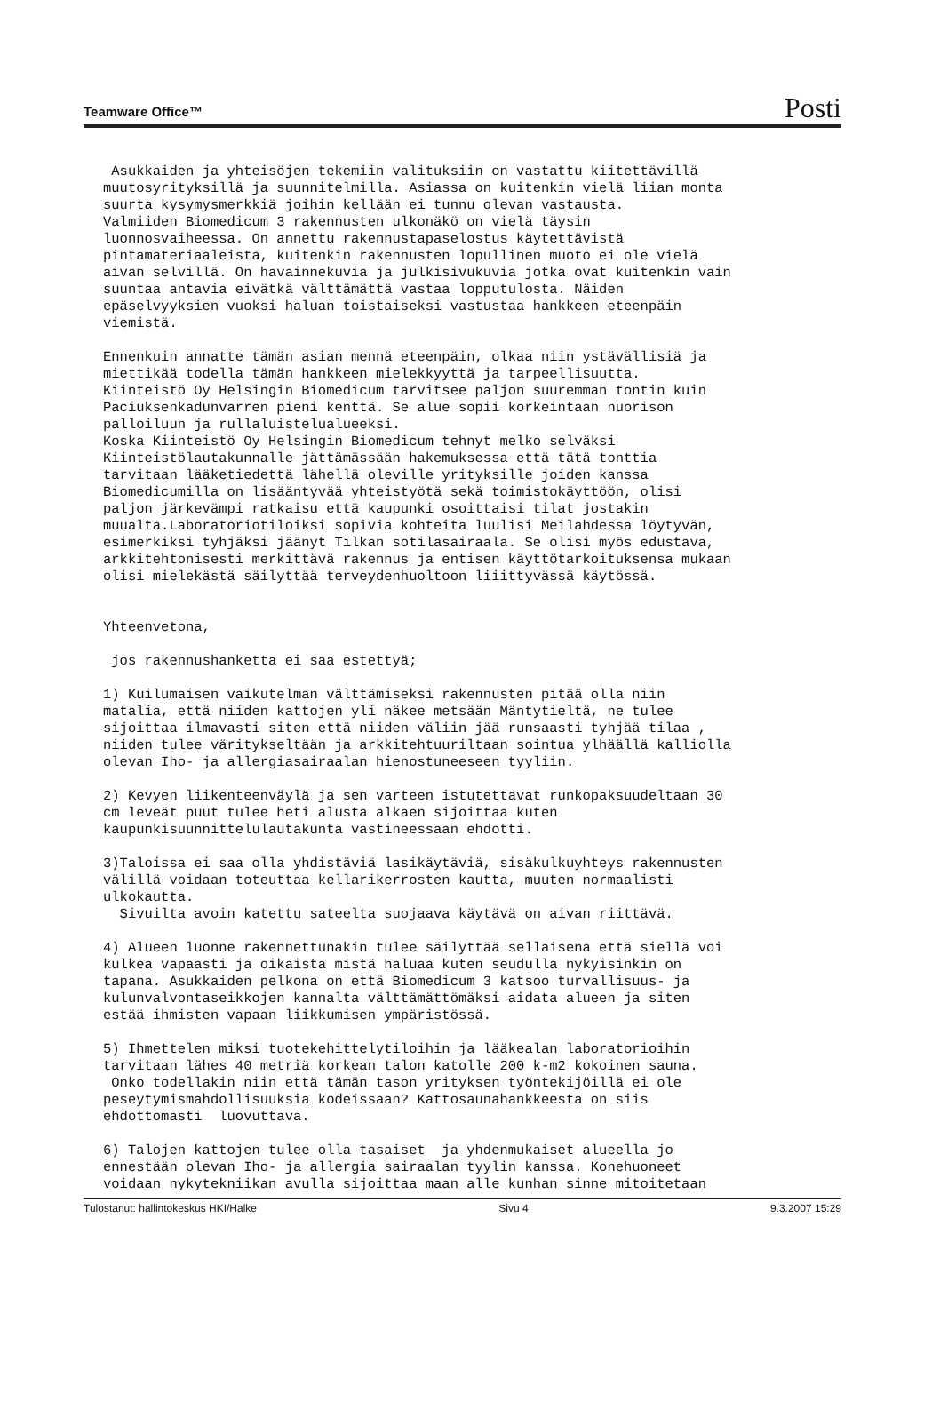Teamware Office™ Posti
Asukkaiden ja yhteisöjen tekemiin valituksiin on vastattu kiitettävillä muutosyrityksillä ja suunnitelmilla. Asiassa on kuitenkin vielä liian monta suurta kysymysmerkkiä joihin kellään ei tunnu olevan vastausta. Valmiiden Biomedicum 3 rakennusten ulkonäkö on vielä täysin luonnosvaiheessa. On annettu rakennustapaselostus käytettävistä pintamateriaaleista, kuitenkin rakennusten lopullinen muoto ei ole vielä aivan selvillä. On havainnekuvia ja julkisivukuvia jotka ovat kuitenkin vain suuntaa antavia eivätkä välttämättä vastaa lopputulosta. Näiden epäselvyyksien vuoksi haluan toistaiseksi vastustaa hankkeen eteenpäin viemistä.
Ennenkuin annatte tämän asian mennä eteenpäin, olkaa niin ystävällisiä ja miettikää todella tämän hankkeen mielekkyyttä ja tarpeellisuutta. Kiinteistö Oy Helsingin Biomedicum tarvitsee paljon suuremman tontin kuin Paciuksenkadunvarren pieni kenttä. Se alue sopii korkeintaan nuorison palloiluun ja rullaluistelualueeksi. Koska Kiinteistö Oy Helsingin Biomedicum tehnyt melko selväksi Kiinteistölautakunnalle jättämässään hakemuksessa että tätä tonttia tarvitaan lääketiedettä lähellä oleville yrityksille joiden kanssa Biomedicumilla on lisääntyvää yhteistyötä sekä toimistokäyttöön, olisi paljon järkevämpi ratkaisu että kaupunki osoittaisi tilat jostakin muualta.Laboratoriotiloiksi sopivia kohteita luulisi Meilahdessa löytyvän, esimerkiksi tyhjäksi jäänyt Tilkan sotilasairaala. Se olisi myös edustava, arkkitehtonisesti merkittävä rakennus ja entisen käyttötarkoituksensa mukaan olisi mielekästä säilyttää terveydenhuoltoon liiittyvässä käytössä.
Yhteenvetona,
jos rakennushanketta ei saa estettyä;
1) Kuilumaisen vaikutelman välttämiseksi rakennusten pitää olla niin matalia, että niiden kattojen yli näkee metsään Mäntytieltä, ne tulee sijoittaa ilmavasti siten että niiden väliin jää runsaasti tyhjää tilaa , niiden tulee väritykseltään ja arkkitehtuuriltaan sointua ylhäällä kalliolla olevan Iho- ja allergiasairaalan hienostuneeseen tyyliin.
2) Kevyen liikenteenväylä ja sen varteen istutettavat runkopaksuudeltaan 30 cm leveät puut tulee heti alusta alkaen sijoittaa kuten kaupunkisuunnittelulautakunta vastineessaan ehdotti.
3)Taloissa ei saa olla yhdistäviä lasikäytäviä, sisäkulkuyhteys rakennusten välillä voidaan toteuttaa kellarikerrosten kautta, muuten normaalisti ulkokautta. Sivuilta avoin katettu sateelta suojaava käytävä on aivan riittävä.
4) Alueen luonne rakennettunakin tulee säilyttää sellaisena että siellä voi kulkea vapaasti ja oikaista mistä haluaa kuten seudulla nykyisinkin on tapana. Asukkaiden pelkona on että Biomedicum 3 katsoo turvallisuus- ja kulunvalvontaseikkojen kannalta välttämättömäksi aidata alueen ja siten estää ihmisten vapaan liikkumisen ympäristössä.
5) Ihmettelen miksi tuotekehittelytiloihin ja lääkealan laboratorioihin tarvitaan lähes 40 metriä korkean talon katolle 200 k-m2 kokoinen sauna. Onko todellakin niin että tämän tason yrityksen työntekijöillä ei ole peseytymismahdollisuuksia kodeissaan? Kattosaunahankkeesta on siis ehdottomasti luovuttava.
6) Talojen kattojen tulee olla tasaiset ja yhdenmukaiset alueella jo ennestään olevan Iho- ja allergia sairaalan tyylin kanssa. Konehuoneet voidaan nykytekniikan avulla sijoittaa maan alle kunhan sinne mitoitetaan
Tulostanut: hallintokeskus HKI/Halke Sivu 4 9.3.2007 15:29